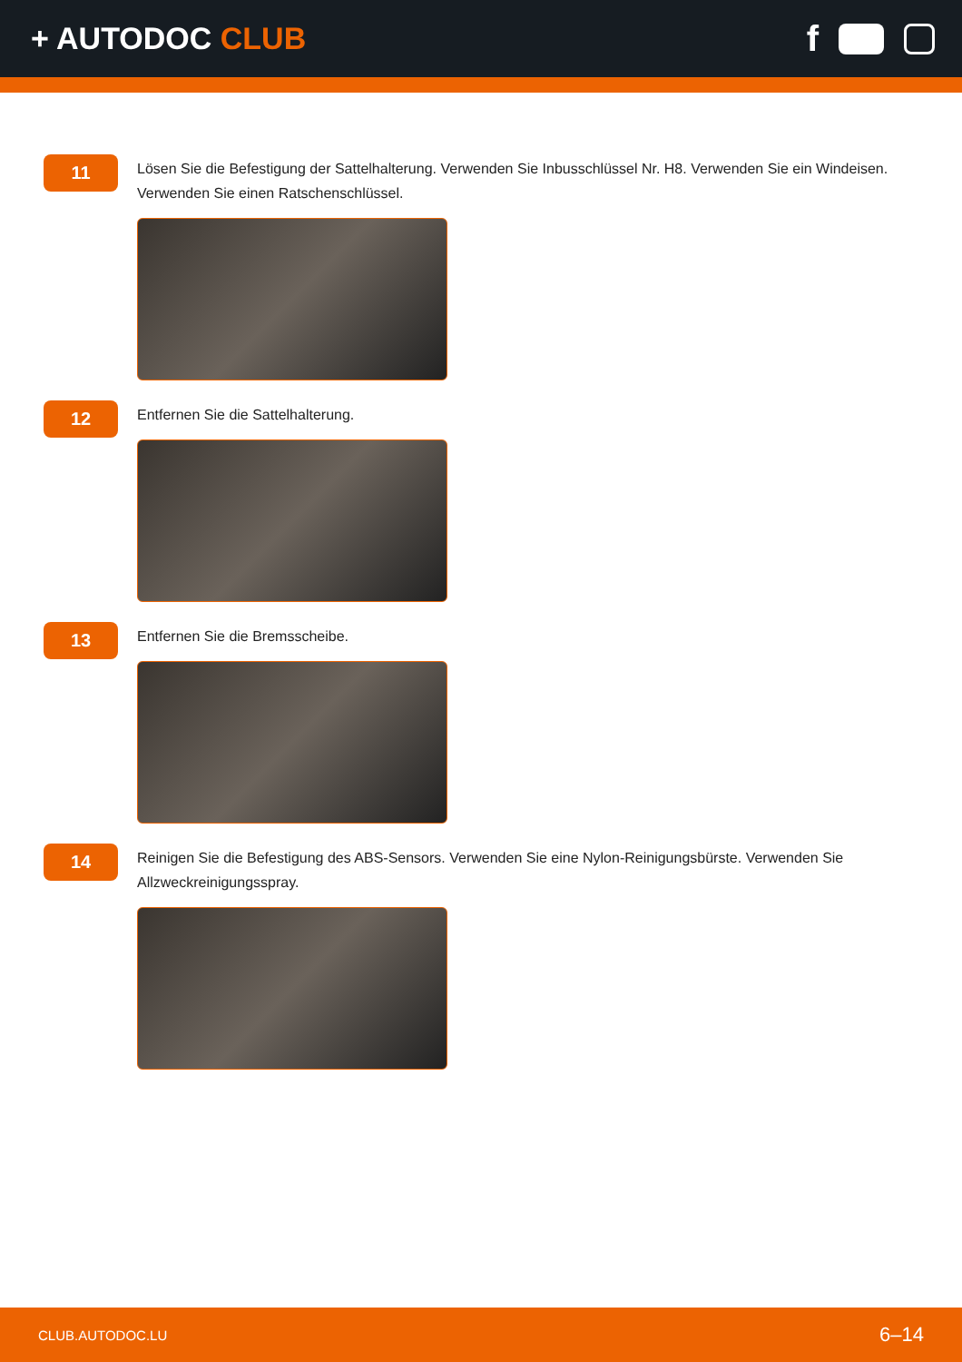+ AUTODOC CLUB
f
11
Lösen Sie die Befestigung der Sattelhalterung. Verwenden Sie Inbusschlüssel Nr. H8. Verwenden Sie ein Windeisen. Verwenden Sie einen Ratschenschlüssel.
12
Entfernen Sie die Sattelhalterung.
13
Entfernen Sie die Bremsscheibe.
14
Reinigen Sie die Befestigung des ABS-Sensors. Verwenden Sie eine Nylon-Reinigungsbürste. Verwenden Sie Allzweckreinigungsspray.
CLUB.AUTODOC.LU 6–14